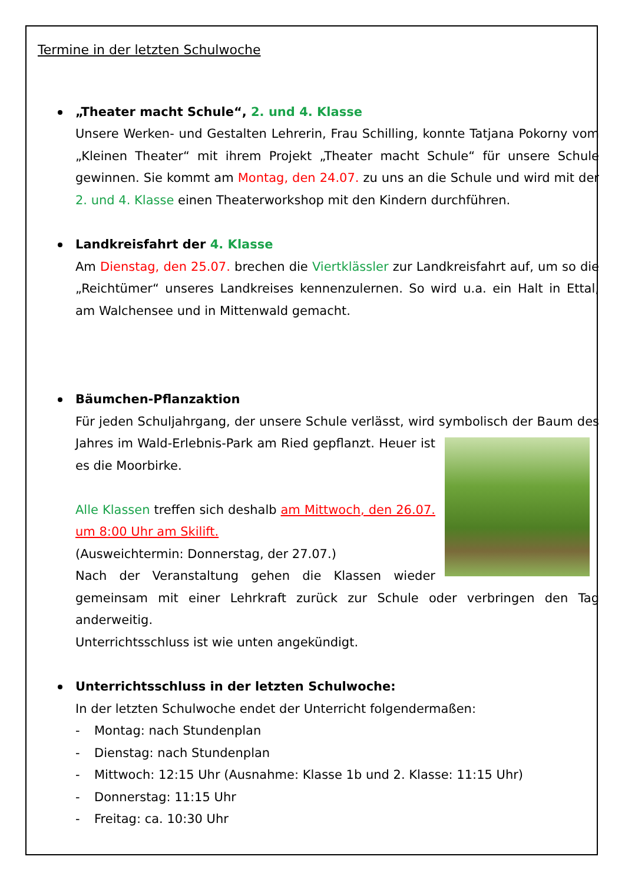Termine in der letzten Schulwoche
„Theater macht Schule“, 2. und 4. Klasse
Unsere Werken- und Gestalten Lehrerin, Frau Schilling, konnte Tatjana Pokorny vom „Kleinen Theater“ mit ihrem Projekt „Theater macht Schule“ für unsere Schule gewinnen. Sie kommt am Montag, den 24.07. zu uns an die Schule und wird mit der 2. und 4. Klasse einen Theaterworkshop mit den Kindern durchführen.
Landkreisfahrt der 4. Klasse
Am Dienstag, den 25.07. brechen die Viertklässler zur Landkreisfahrt auf, um so die „Reichtümer“ unseres Landkreises kennenzulernen. So wird u.a. ein Halt in Ettal, am Walchensee und in Mittenwald gemacht.
Bäumchen-Pflanzaktion
Für jeden Schuljahrgang, der unsere Schule verlässt, wird symbolisch der Baum des Jahres im Wald-Erlebnis-Park am Ried gepflanzt. Heuer ist es die Moorbirke.
Alle Klassen treffen sich deshalb am Mittwoch, den 26.07. um 8:00 Uhr am Skilift.
(Ausweichtermin: Donnerstag, der 27.07.)
Nach der Veranstaltung gehen die Klassen wieder gemeinsam mit einer Lehrkraft zurück zur Schule oder verbringen den Tag anderweitig.
Unterrichtsschluss ist wie unten angekündigt.
Unterrichtsschluss in der letzten Schulwoche:
In der letzten Schulwoche endet der Unterricht folgendermaßen:
- Montag: nach Stundenplan
- Dienstag: nach Stundenplan
- Mittwoch: 12:15 Uhr (Ausnahme: Klasse 1b und 2. Klasse: 11:15 Uhr)
- Donnerstag: 11:15 Uhr
- Freitag: ca. 10:30 Uhr